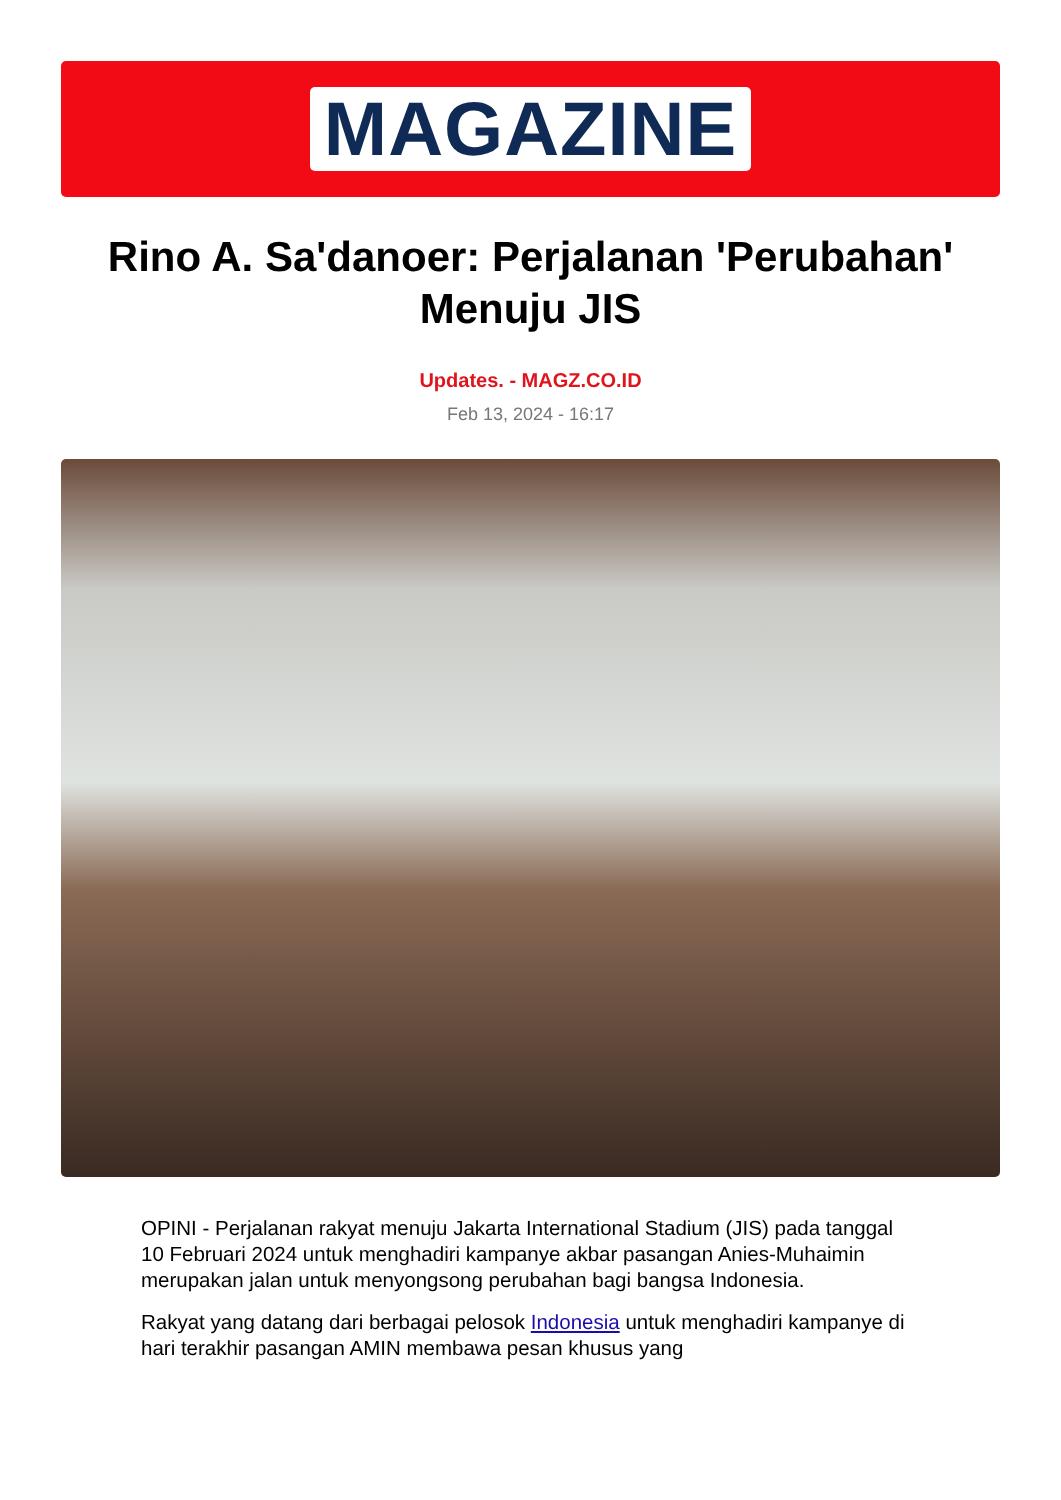MAGAZINE
Rino A. Sa'danoer: Perjalanan 'Perubahan' Menuju JIS
Updates. - MAGZ.CO.ID
Feb 13, 2024 - 16:17
OPINI - Perjalanan rakyat menuju Jakarta International Stadium (JIS) pada tanggal 10 Februari 2024 untuk menghadiri kampanye akbar pasangan Anies-Muhaimin merupakan jalan untuk menyongsong perubahan bagi bangsa Indonesia.
Rakyat yang datang dari berbagai pelosok Indonesia untuk menghadiri kampanye di hari terakhir pasangan AMIN membawa pesan khusus yang